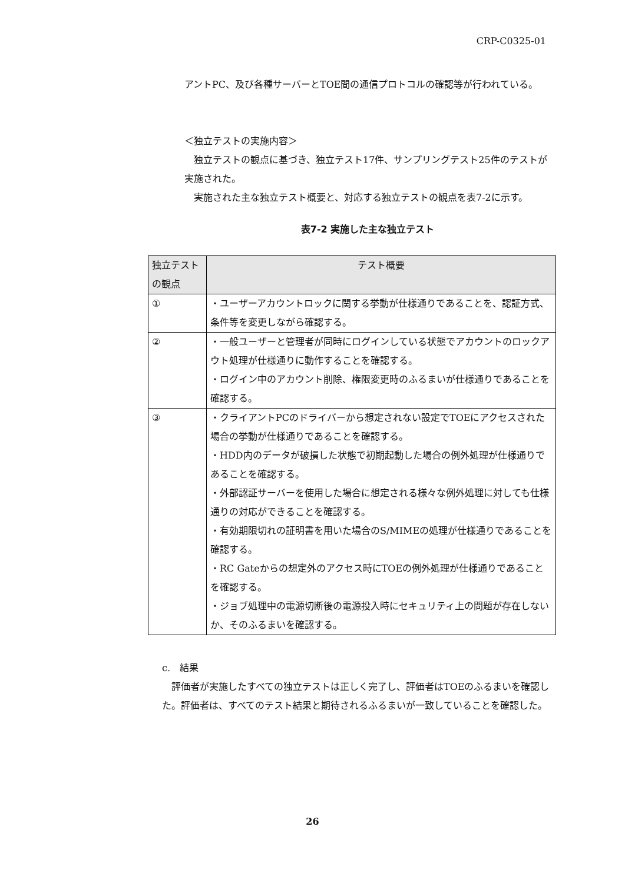CRP-C0325-01
アントPC、及び各種サーバーとTOE間の通信プロトコルの確認等が行われている。
＜独立テストの実施内容＞
　独立テストの観点に基づき、独立テスト17件、サンプリングテスト25件のテストが実施された。
　実施された主な独立テスト概要と、対応する独立テストの観点を表7-2に示す。
表7-2 実施した主な独立テスト
| 独立テストの観点 | テスト概要 |
| --- | --- |
| ① | ・ユーザーアカウントロックに関する挙動が仕様通りであることを、認証方式、条件等を変更しながら確認する。 |
| ② | ・一般ユーザーと管理者が同時にログインしている状態でアカウントのロックアウト処理が仕様通りに動作することを確認する。 ・ログイン中のアカウント削除、権限変更時のふるまいが仕様通りであることを確認する。 |
| ③ | ・クライアントPCのドライバーから想定されない設定でTOEにアクセスされた場合の挙動が仕様通りであることを確認する。 ・HDD内のデータが破損した状態で初期起動した場合の例外処理が仕様通りであることを確認する。 ・外部認証サーバーを使用した場合に想定される様々な例外処理に対しても仕様通りの対応ができることを確認する。 ・有効期限切れの証明書を用いた場合のS/MIMEの処理が仕様通りであることを確認する。 ・RC Gateからの想定外のアクセス時にTOEの例外処理が仕様通りであることを確認する。 ・ジョブ処理中の電源切断後の電源投入時にセキュリティ上の問題が存在しないか、そのふるまいを確認する。 |
c.　結果
　評価者が実施したすべての独立テストは正しく完了し、評価者はTOEのふるまいを確認した。評価者は、すべてのテスト結果と期待されるふるまいが一致していることを確認した。
26